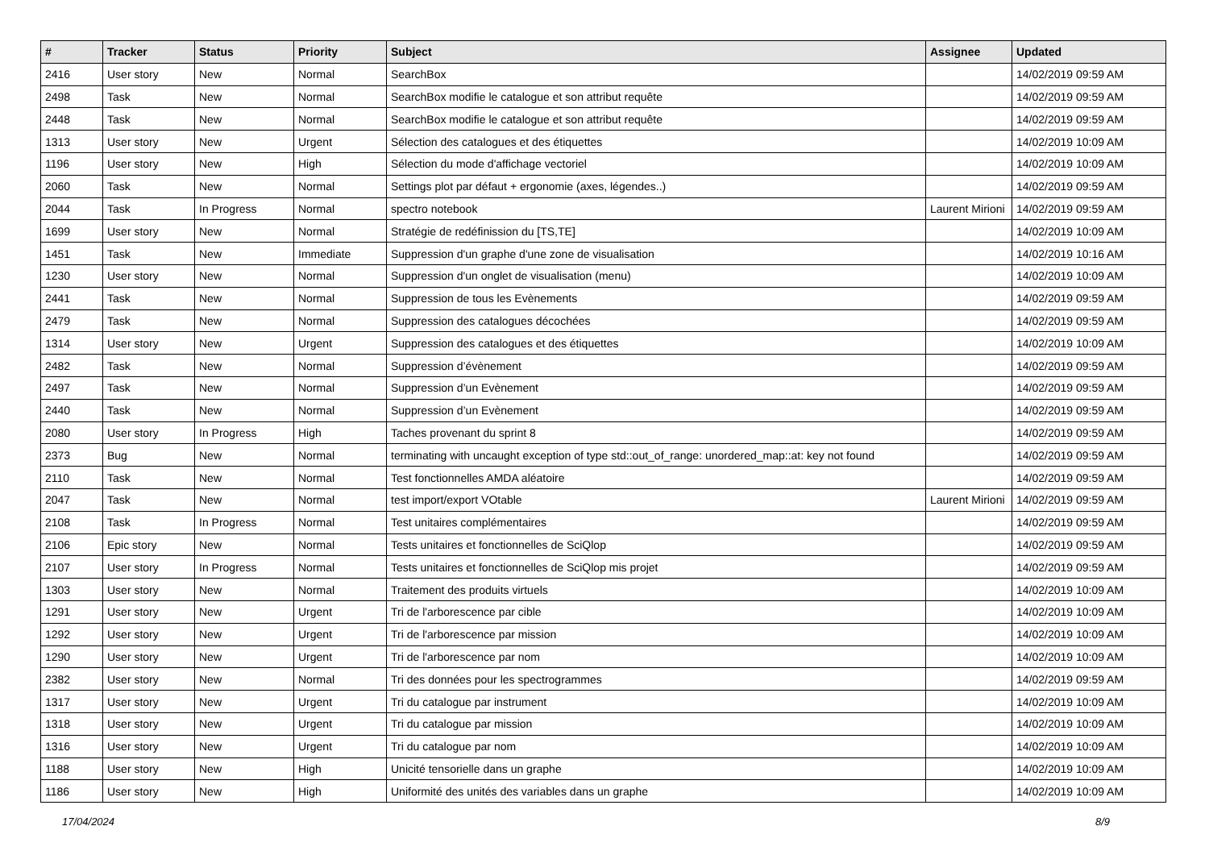| # | Tracker | Status | Priority | Subject | Assignee | Updated |
| --- | --- | --- | --- | --- | --- | --- |
| 2416 | User story | New | Normal | SearchBox | | 14/02/2019 09:59 AM |
| 2498 | Task | New | Normal | SearchBox modifie le catalogue et son attribut requête | | 14/02/2019 09:59 AM |
| 2448 | Task | New | Normal | SearchBox modifie le catalogue et son attribut requête | | 14/02/2019 09:59 AM |
| 1313 | User story | New | Urgent | Sélection des catalogues et des étiquettes | | 14/02/2019 10:09 AM |
| 1196 | User story | New | High | Sélection du mode d'affichage vectoriel | | 14/02/2019 10:09 AM |
| 2060 | Task | New | Normal | Settings plot par défaut + ergonomie (axes, légendes..) | | 14/02/2019 09:59 AM |
| 2044 | Task | In Progress | Normal | spectro notebook | Laurent Mirioni | 14/02/2019 09:59 AM |
| 1699 | User story | New | Normal | Stratégie de redéfinission du [TS,TE] | | 14/02/2019 10:09 AM |
| 1451 | Task | New | Immediate | Suppression d'un graphe d'une zone de visualisation | | 14/02/2019 10:16 AM |
| 1230 | User story | New | Normal | Suppression d'un onglet de visualisation (menu) | | 14/02/2019 10:09 AM |
| 2441 | Task | New | Normal | Suppression de tous les Evènements | | 14/02/2019 09:59 AM |
| 2479 | Task | New | Normal | Suppression des catalogues décochées | | 14/02/2019 09:59 AM |
| 1314 | User story | New | Urgent | Suppression des catalogues et des étiquettes | | 14/02/2019 10:09 AM |
| 2482 | Task | New | Normal | Suppression d’évènement | | 14/02/2019 09:59 AM |
| 2497 | Task | New | Normal | Suppression d’un Evènement | | 14/02/2019 09:59 AM |
| 2440 | Task | New | Normal | Suppression d’un Evènement | | 14/02/2019 09:59 AM |
| 2080 | User story | In Progress | High | Taches provenant du sprint 8 | | 14/02/2019 09:59 AM |
| 2373 | Bug | New | Normal | terminating with uncaught exception of type std::out_of_range: unordered_map::at: key not found | | 14/02/2019 09:59 AM |
| 2110 | Task | New | Normal | Test fonctionnelles AMDA aléatoire | | 14/02/2019 09:59 AM |
| 2047 | Task | New | Normal | test import/export VOtable | Laurent Mirioni | 14/02/2019 09:59 AM |
| 2108 | Task | In Progress | Normal | Test unitaires complémentaires | | 14/02/2019 09:59 AM |
| 2106 | Epic story | New | Normal | Tests unitaires et fonctionnelles de SciQlop | | 14/02/2019 09:59 AM |
| 2107 | User story | In Progress | Normal | Tests unitaires et fonctionnelles de SciQlop mis projet | | 14/02/2019 09:59 AM |
| 1303 | User story | New | Normal | Traitement des produits virtuels | | 14/02/2019 10:09 AM |
| 1291 | User story | New | Urgent | Tri de l'arborescence par cible | | 14/02/2019 10:09 AM |
| 1292 | User story | New | Urgent | Tri de l'arborescence par mission | | 14/02/2019 10:09 AM |
| 1290 | User story | New | Urgent | Tri de l'arborescence par nom | | 14/02/2019 10:09 AM |
| 2382 | User story | New | Normal | Tri des données pour les spectrogrammes | | 14/02/2019 09:59 AM |
| 1317 | User story | New | Urgent | Tri du catalogue par instrument | | 14/02/2019 10:09 AM |
| 1318 | User story | New | Urgent | Tri du catalogue par mission | | 14/02/2019 10:09 AM |
| 1316 | User story | New | Urgent | Tri du catalogue par nom | | 14/02/2019 10:09 AM |
| 1188 | User story | New | High | Unicité tensorielle dans un graphe | | 14/02/2019 10:09 AM |
| 1186 | User story | New | High | Uniformité des unités des variables dans un graphe | | 14/02/2019 10:09 AM |
17/04/2024 8/9